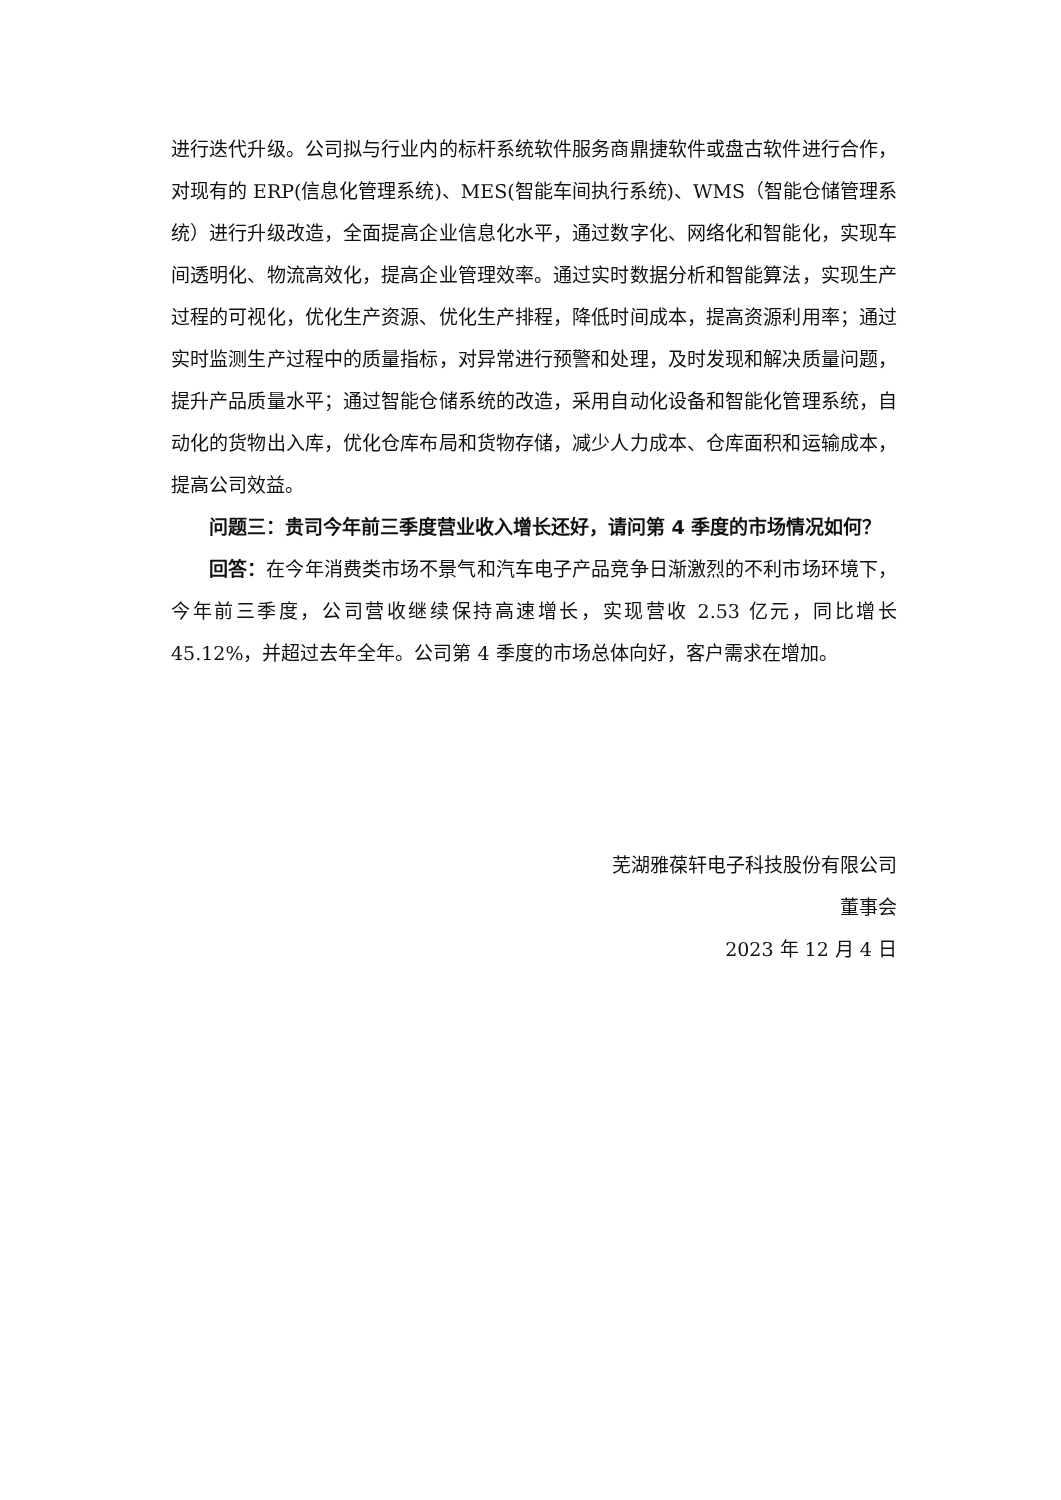进行迭代升级。公司拟与行业内的标杆系统软件服务商鼎捷软件或盘古软件进行合作，对现有的 ERP(信息化管理系统)、MES(智能车间执行系统)、WMS（智能仓储管理系统）进行升级改造，全面提高企业信息化水平，通过数字化、网络化和智能化，实现车间透明化、物流高效化，提高企业管理效率。通过实时数据分析和智能算法，实现生产过程的可视化，优化生产资源、优化生产排程，降低时间成本，提高资源利用率；通过实时监测生产过程中的质量指标，对异常进行预警和处理，及时发现和解决质量问题，提升产品质量水平；通过智能仓储系统的改造，采用自动化设备和智能化管理系统，自动化的货物出入库，优化仓库布局和货物存储，减少人力成本、仓库面积和运输成本，提高公司效益。
问题三：贵司今年前三季度营业收入增长还好，请问第 4 季度的市场情况如何？
回答：在今年消费类市场不景气和汽车电子产品竞争日渐激烈的不利市场环境下，今年前三季度，公司营收继续保持高速增长，实现营收 2.53 亿元，同比增长 45.12%，并超过去年全年。公司第 4 季度的市场总体向好，客户需求在增加。
芜湖雅葆轩电子科技股份有限公司
董事会
2023 年 12 月 4 日